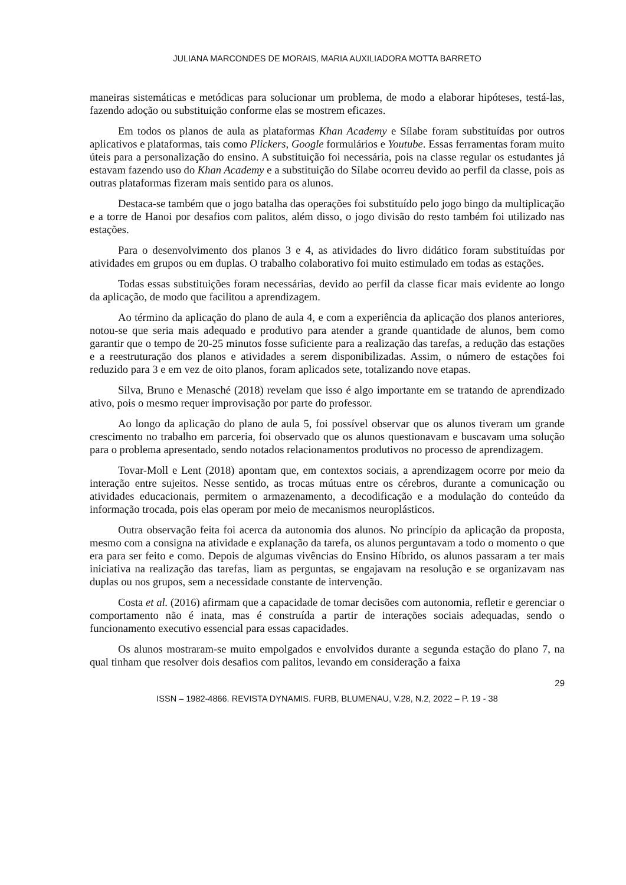JULIANA MARCONDES DE MORAIS, MARIA AUXILIADORA MOTTA BARRETO
maneiras sistemáticas e metódicas para solucionar um problema, de modo a elaborar hipóteses, testá-las, fazendo adoção ou substituição conforme elas se mostrem eficazes.
Em todos os planos de aula as plataformas Khan Academy e Sílabe foram substituídas por outros aplicativos e plataformas, tais como Plickers, Google formulários e Youtube. Essas ferramentas foram muito úteis para a personalização do ensino. A substituição foi necessária, pois na classe regular os estudantes já estavam fazendo uso do Khan Academy e a substituição do Sílabe ocorreu devido ao perfil da classe, pois as outras plataformas fizeram mais sentido para os alunos.
Destaca-se também que o jogo batalha das operações foi substituído pelo jogo bingo da multiplicação e a torre de Hanoi por desafios com palitos, além disso, o jogo divisão do resto também foi utilizado nas estações.
Para o desenvolvimento dos planos 3 e 4, as atividades do livro didático foram substituídas por atividades em grupos ou em duplas. O trabalho colaborativo foi muito estimulado em todas as estações.
Todas essas substituições foram necessárias, devido ao perfil da classe ficar mais evidente ao longo da aplicação, de modo que facilitou a aprendizagem.
Ao término da aplicação do plano de aula 4, e com a experiência da aplicação dos planos anteriores, notou-se que seria mais adequado e produtivo para atender a grande quantidade de alunos, bem como garantir que o tempo de 20-25 minutos fosse suficiente para a realização das tarefas, a redução das estações e a reestruturação dos planos e atividades a serem disponibilizadas. Assim, o número de estações foi reduzido para 3 e em vez de oito planos, foram aplicados sete, totalizando nove etapas.
Silva, Bruno e Menasché (2018) revelam que isso é algo importante em se tratando de aprendizado ativo, pois o mesmo requer improvisação por parte do professor.
Ao longo da aplicação do plano de aula 5, foi possível observar que os alunos tiveram um grande crescimento no trabalho em parceria, foi observado que os alunos questionavam e buscavam uma solução para o problema apresentado, sendo notados relacionamentos produtivos no processo de aprendizagem.
Tovar-Moll e Lent (2018) apontam que, em contextos sociais, a aprendizagem ocorre por meio da interação entre sujeitos. Nesse sentido, as trocas mútuas entre os cérebros, durante a comunicação ou atividades educacionais, permitem o armazenamento, a decodificação e a modulação do conteúdo da informação trocada, pois elas operam por meio de mecanismos neuroplásticos.
Outra observação feita foi acerca da autonomia dos alunos. No princípio da aplicação da proposta, mesmo com a consigna na atividade e explanação da tarefa, os alunos perguntavam a todo o momento o que era para ser feito e como. Depois de algumas vivências do Ensino Híbrido, os alunos passaram a ter mais iniciativa na realização das tarefas, liam as perguntas, se engajavam na resolução e se organizavam nas duplas ou nos grupos, sem a necessidade constante de intervenção.
Costa et al. (2016) afirmam que a capacidade de tomar decisões com autonomia, refletir e gerenciar o comportamento não é inata, mas é construída a partir de interações sociais adequadas, sendo o funcionamento executivo essencial para essas capacidades.
Os alunos mostraram-se muito empolgados e envolvidos durante a segunda estação do plano 7, na qual tinham que resolver dois desafios com palitos, levando em consideração a faixa
29
ISSN – 1982-4866. REVISTA DYNAMIS. FURB, BLUMENAU, V.28, N.2, 2022 – P. 19 - 38